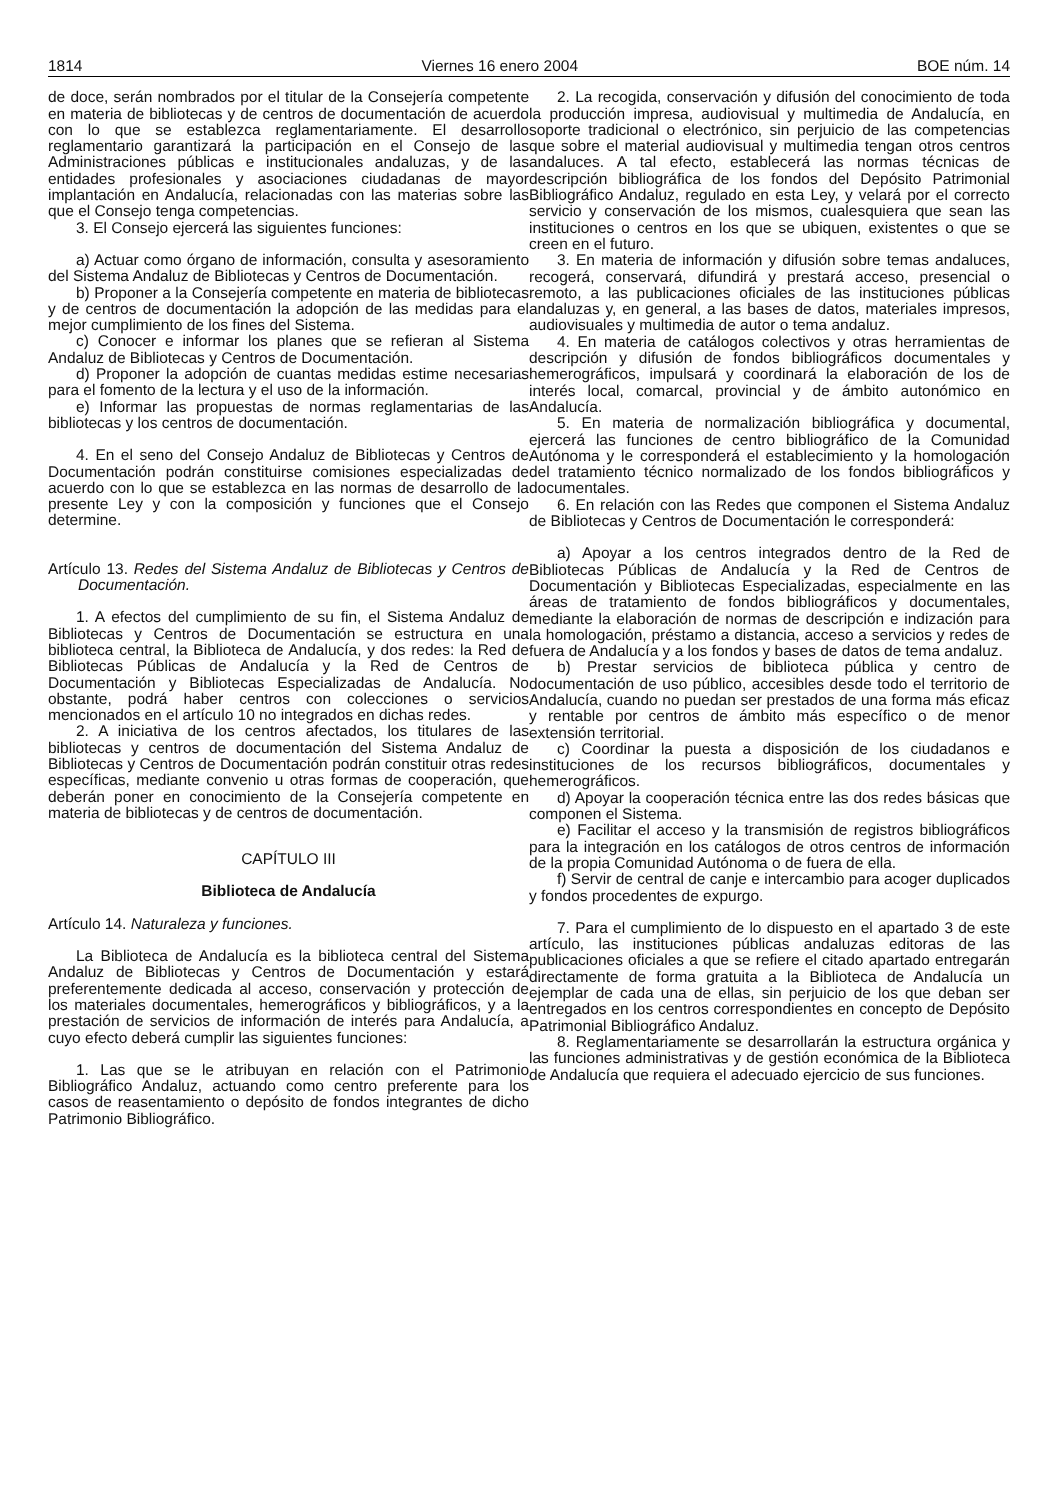1814 Viernes 16 enero 2004 BOE núm. 14
de doce, serán nombrados por el titular de la Consejería competente en materia de bibliotecas y de centros de documentación de acuerdo con lo que se establezca reglamentariamente. El desarrollo reglamentario garantizará la participación en el Consejo de las Administraciones públicas e institucionales andaluzas, y de las entidades profesionales y asociaciones ciudadanas de mayor implantación en Andalucía, relacionadas con las materias sobre las que el Consejo tenga competencias.
3. El Consejo ejercerá las siguientes funciones:
a) Actuar como órgano de información, consulta y asesoramiento del Sistema Andaluz de Bibliotecas y Centros de Documentación.
b) Proponer a la Consejería competente en materia de bibliotecas y de centros de documentación la adopción de las medidas para el mejor cumplimiento de los fines del Sistema.
c) Conocer e informar los planes que se refieran al Sistema Andaluz de Bibliotecas y Centros de Documentación.
d) Proponer la adopción de cuantas medidas estime necesarias para el fomento de la lectura y el uso de la información.
e) Informar las propuestas de normas reglamentarias de las bibliotecas y los centros de documentación.
4. En el seno del Consejo Andaluz de Bibliotecas y Centros de Documentación podrán constituirse comisiones especializadas de acuerdo con lo que se establezca en las normas de desarrollo de la presente Ley y con la composición y funciones que el Consejo determine.
Artículo 13. Redes del Sistema Andaluz de Bibliotecas y Centros de Documentación.
1. A efectos del cumplimiento de su fin, el Sistema Andaluz de Bibliotecas y Centros de Documentación se estructura en una biblioteca central, la Biblioteca de Andalucía, y dos redes: la Red de Bibliotecas Públicas de Andalucía y la Red de Centros de Documentación y Bibliotecas Especializadas de Andalucía. No obstante, podrá haber centros con colecciones o servicios mencionados en el artículo 10 no integrados en dichas redes.
2. A iniciativa de los centros afectados, los titulares de las bibliotecas y centros de documentación del Sistema Andaluz de Bibliotecas y Centros de Documentación podrán constituir otras redes específicas, mediante convenio u otras formas de cooperación, que deberán poner en conocimiento de la Consejería competente en materia de bibliotecas y de centros de documentación.
CAPÍTULO III
Biblioteca de Andalucía
Artículo 14. Naturaleza y funciones.
La Biblioteca de Andalucía es la biblioteca central del Sistema Andaluz de Bibliotecas y Centros de Documentación y estará preferentemente dedicada al acceso, conservación y protección de los materiales documentales, hemerográficos y bibliográficos, y a la prestación de servicios de información de interés para Andalucía, a cuyo efecto deberá cumplir las siguientes funciones:
1. Las que se le atribuyan en relación con el Patrimonio Bibliográfico Andaluz, actuando como centro preferente para los casos de reasentamiento o depósito de fondos integrantes de dicho Patrimonio Bibliográfico.
2. La recogida, conservación y difusión del conocimiento de toda la producción impresa, audiovisual y multimedia de Andalucía, en soporte tradicional o electrónico, sin perjuicio de las competencias que sobre el material audiovisual y multimedia tengan otros centros andaluces. A tal efecto, establecerá las normas técnicas de descripción bibliográfica de los fondos del Depósito Patrimonial Bibliográfico Andaluz, regulado en esta Ley, y velará por el correcto servicio y conservación de los mismos, cualesquiera que sean las instituciones o centros en los que se ubiquen, existentes o que se creen en el futuro.
3. En materia de información y difusión sobre temas andaluces, recogerá, conservará, difundirá y prestará acceso, presencial o remoto, a las publicaciones oficiales de las instituciones públicas andaluzas y, en general, a las bases de datos, materiales impresos, audiovisuales y multimedia de autor o tema andaluz.
4. En materia de catálogos colectivos y otras herramientas de descripción y difusión de fondos bibliográficos documentales y hemerográficos, impulsará y coordinará la elaboración de los de interés local, comarcal, provincial y de ámbito autonómico en Andalucía.
5. En materia de normalización bibliográfica y documental, ejercerá las funciones de centro bibliográfico de la Comunidad Autónoma y le corresponderá el establecimiento y la homologación del tratamiento técnico normalizado de los fondos bibliográficos y documentales.
6. En relación con las Redes que componen el Sistema Andaluz de Bibliotecas y Centros de Documentación le corresponderá:
a) Apoyar a los centros integrados dentro de la Red de Bibliotecas Públicas de Andalucía y la Red de Centros de Documentación y Bibliotecas Especializadas, especialmente en las áreas de tratamiento de fondos bibliográficos y documentales, mediante la elaboración de normas de descripción e indización para la homologación, préstamo a distancia, acceso a servicios y redes de fuera de Andalucía y a los fondos y bases de datos de tema andaluz.
b) Prestar servicios de biblioteca pública y centro de documentación de uso público, accesibles desde todo el territorio de Andalucía, cuando no puedan ser prestados de una forma más eficaz y rentable por centros de ámbito más específico o de menor extensión territorial.
c) Coordinar la puesta a disposición de los ciudadanos e instituciones de los recursos bibliográficos, documentales y hemerográficos.
d) Apoyar la cooperación técnica entre las dos redes básicas que componen el Sistema.
e) Facilitar el acceso y la transmisión de registros bibliográficos para la integración en los catálogos de otros centros de información de la propia Comunidad Autónoma o de fuera de ella.
f) Servir de central de canje e intercambio para acoger duplicados y fondos procedentes de expurgo.
7. Para el cumplimiento de lo dispuesto en el apartado 3 de este artículo, las instituciones públicas andaluzas editoras de las publicaciones oficiales a que se refiere el citado apartado entregarán directamente de forma gratuita a la Biblioteca de Andalucía un ejemplar de cada una de ellas, sin perjuicio de los que deban ser entregados en los centros correspondientes en concepto de Depósito Patrimonial Bibliográfico Andaluz.
8. Reglamentariamente se desarrollarán la estructura orgánica y las funciones administrativas y de gestión económica de la Biblioteca de Andalucía que requiera el adecuado ejercicio de sus funciones.